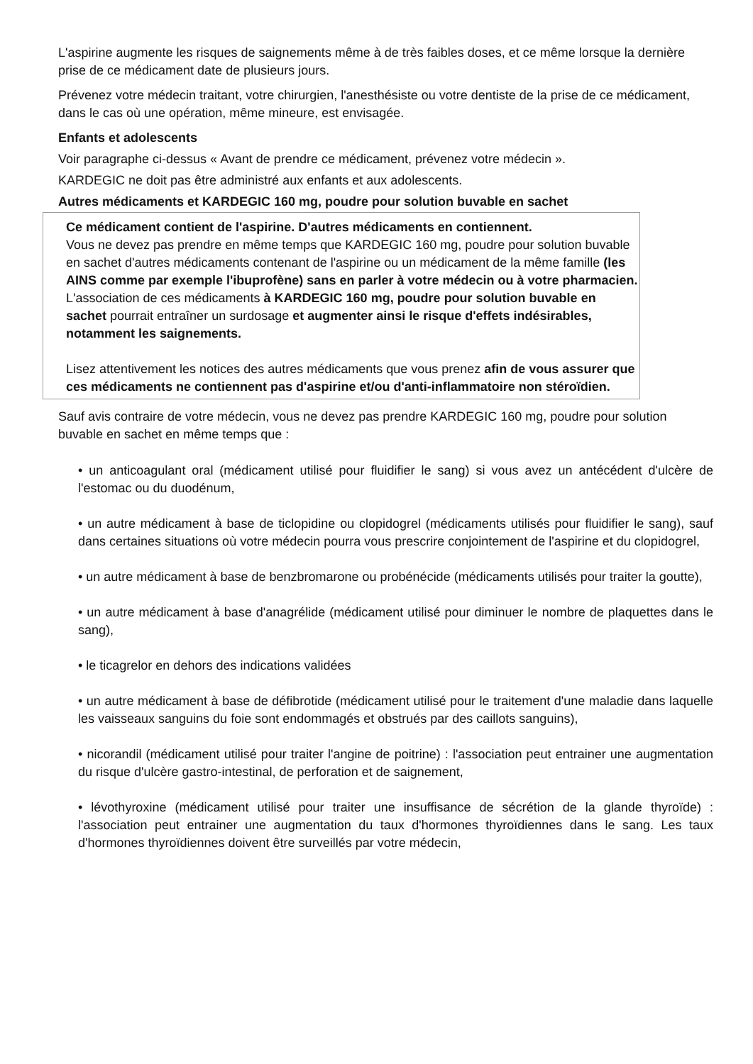L'aspirine augmente les risques de saignements même à de très faibles doses, et ce même lorsque la dernière prise de ce médicament date de plusieurs jours.
Prévenez votre médecin traitant, votre chirurgien, l'anesthésiste ou votre dentiste de la prise de ce médicament, dans le cas où une opération, même mineure, est envisagée.
Enfants et adolescents
Voir paragraphe ci-dessus « Avant de prendre ce médicament, prévenez votre médecin ».
KARDEGIC ne doit pas être administré aux enfants et aux adolescents.
Autres médicaments et KARDEGIC 160 mg, poudre pour solution buvable en sachet
Ce médicament contient de l'aspirine. D'autres médicaments en contiennent.
Vous ne devez pas prendre en même temps que KARDEGIC 160 mg, poudre pour solution buvable en sachet d'autres médicaments contenant de l'aspirine ou un médicament de la même famille (les AINS comme par exemple l'ibuprofène) sans en parler à votre médecin ou à votre pharmacien. L'association de ces médicaments à KARDEGIC 160 mg, poudre pour solution buvable en sachet pourrait entraîner un surdosage et augmenter ainsi le risque d'effets indésirables, notamment les saignements.
Lisez attentivement les notices des autres médicaments que vous prenez afin de vous assurer que ces médicaments ne contiennent pas d'aspirine et/ou d'anti-inflammatoire non stéroïdien.
Sauf avis contraire de votre médecin, vous ne devez pas prendre KARDEGIC 160 mg, poudre pour solution buvable en sachet en même temps que :
• un anticoagulant oral (médicament utilisé pour fluidifier le sang) si vous avez un antécédent d'ulcère de l'estomac ou du duodénum,
• un autre médicament à base de ticlopidine ou clopidogrel (médicaments utilisés pour fluidifier le sang), sauf dans certaines situations où votre médecin pourra vous prescrire conjointement de l'aspirine et du clopidogrel,
• un autre médicament à base de benzbromarone ou probénécide (médicaments utilisés pour traiter la goutte),
• un autre médicament à base d'anagrélide (médicament utilisé pour diminuer le nombre de plaquettes dans le sang),
• le ticagrelor en dehors des indications validées
• un autre médicament à base de défibrotide (médicament utilisé pour le traitement d'une maladie dans laquelle les vaisseaux sanguins du foie sont endommagés et obstrués par des caillots sanguins),
• nicorandil (médicament utilisé pour traiter l'angine de poitrine) : l'association peut entrainer une augmentation du risque d'ulcère gastro-intestinal, de perforation et de saignement,
• lévothyroxine (médicament utilisé pour traiter une insuffisance de sécrétion de la glande thyroïde) : l'association peut entrainer une augmentation du taux d'hormones thyroïdiennes dans le sang. Les taux d'hormones thyroïdiennes doivent être surveillés par votre médecin,